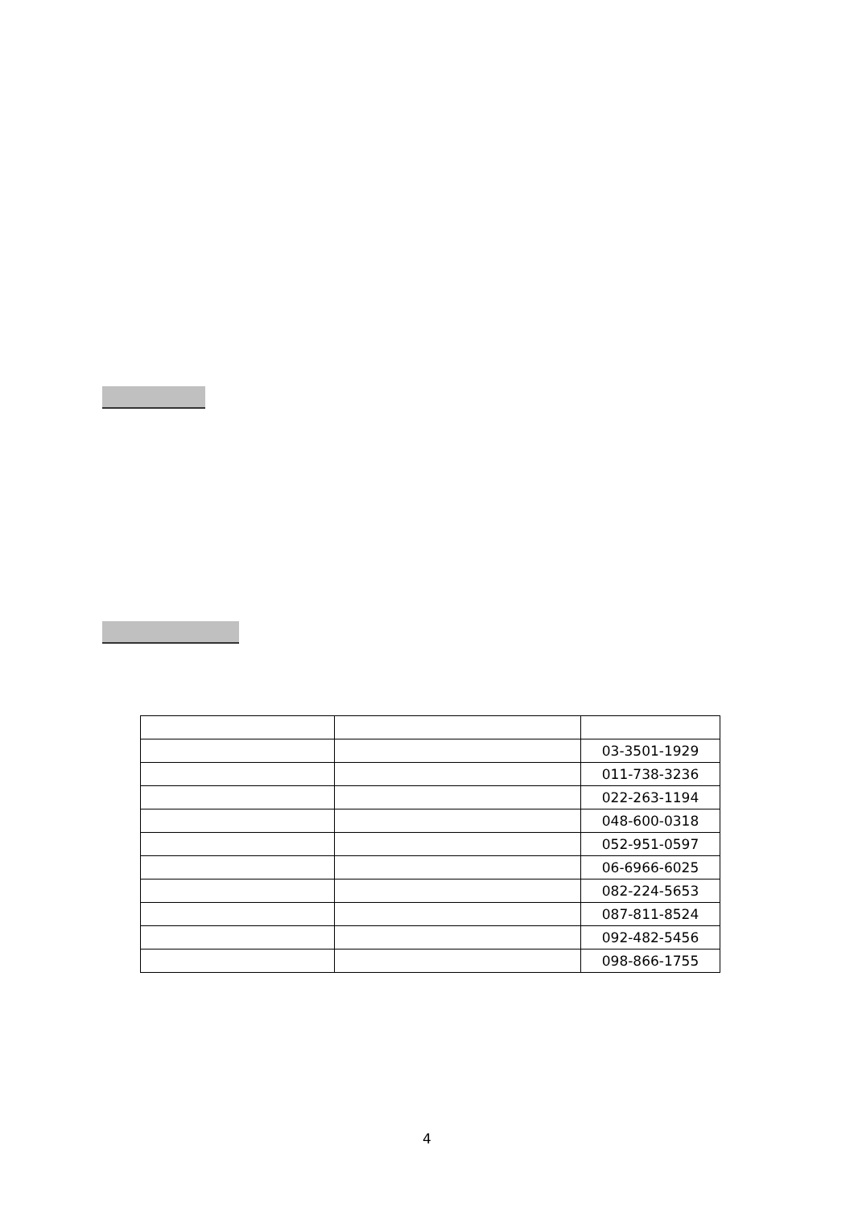| | | 03-3501-1929 |
| | | 011-738-3236 |
| | | 022-263-1194 |
| | | 048-600-0318 |
| | | 052-951-0597 |
| | | 06-6966-6025 |
| | | 082-224-5653 |
| | | 087-811-8524 |
| | | 092-482-5456 |
| | | 098-866-1755 |
4